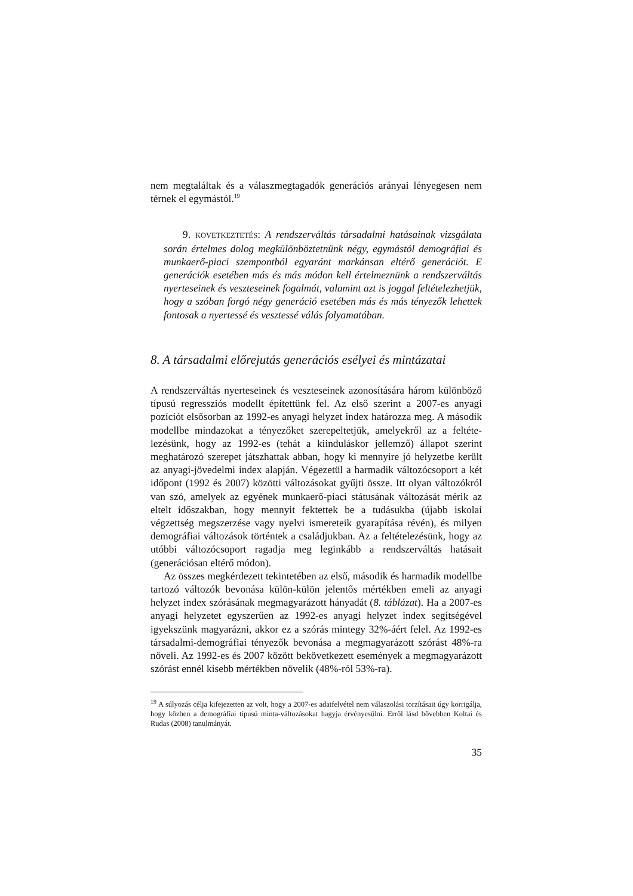nem megtaláltak és a válaszmegtagadók generációs arányai lényegesen nem térnek el egymástól.<sup>19</sup>
9. KÖVETKEZTETÉS: A rendszerváltás társadalmi hatásainak vizsgála­ta során értelmes dolog megkülönböztetnünk négy, egymástól demográfi­ai és munkaerő-piaci szempontból egyaránt markánsan eltérő generációt. E generációk esetében más és más módon kell értelmeznünk a rendszer­váltás nyerteseinek és veszteseinek fogalmát, valamint azt is joggal felté­telezhetjük, hogy a szóban forgó négy generáció esetében más és más té­nyezők lehettek fontosak a nyertessé és vesztessé válás folyamatában.
8. A társadalmi előrejutás generációs esélyei és mintázatai
A rendszerváltás nyerteseinek és veszteseinek azonosítására három különbö­ző típusú regressziós modellt építettünk fel. Az első szerint a 2007-es anyagi pozíciót elsősorban az 1992-es anyagi helyzet index határozza meg. A máso­dik modellbe mindazokat a tényezőket szerepeltetjük, amelyekről az a feltéte­lezésünk, hogy az 1992-es (tehát a kiinduláskor jellemző) állapot szerint meghatározó szerepet játszhattak abban, hogy ki mennyire jó helyzetbe került az anyagi-jövedelmi index alapján. Végezetül a harmadik változócsoport a két időpont (1992 és 2007) közötti változásokat gyűjti össze. Itt olyan válto­zókról van szó, amelyek az egyének munkaerő-piaci státusának változását mérik az eltelt időszakban, hogy mennyit fektettek be a tudásukba (újabb iskolai végzettség megszerzése vagy nyelvi ismereteik gyarapítása révén), és milyen demográfiai változások történtek a családjukban. Az a feltételezé­sünk, hogy az utóbbi változócsoport ragadja meg leginkább a rendszerváltás hatásait (generációsan eltérő módon).
Az összes megkérdezett tekintetében az első, második és harmadik mo­dellbe tartozó változók bevonása külön-külön jelentős mértékben emeli az anyagi helyzet index szórásának megmagyarázott hányadát (8. táblázat). Ha a 2007-es anyagi helyzetet egyszerűen az 1992-es anyagi helyzet index segít­ségével igyekszünk magyarázni, akkor ez a szórás mintegy 32%-áért felel. Az 1992-es társadalmi-demográfiai tényezők bevonása a megmagyarázott szórást 48%-ra növeli. Az 1992-es és 2007 között bekövetkezett események a megmagyarázott szórást ennél kisebb mértékben növelik (48%-ról 53%-ra).
<sup>19</sup> A súlyozás célja kifejezetten az volt, hogy a 2007-es adatfelvétel nem válaszolási torzításait úgy korrigálja, hogy közben a demográfiai típusú minta-változásokat hagyja érvényesülni. Erről lásd bővebben Koltai és Rudas (2008) tanulmányát.
35